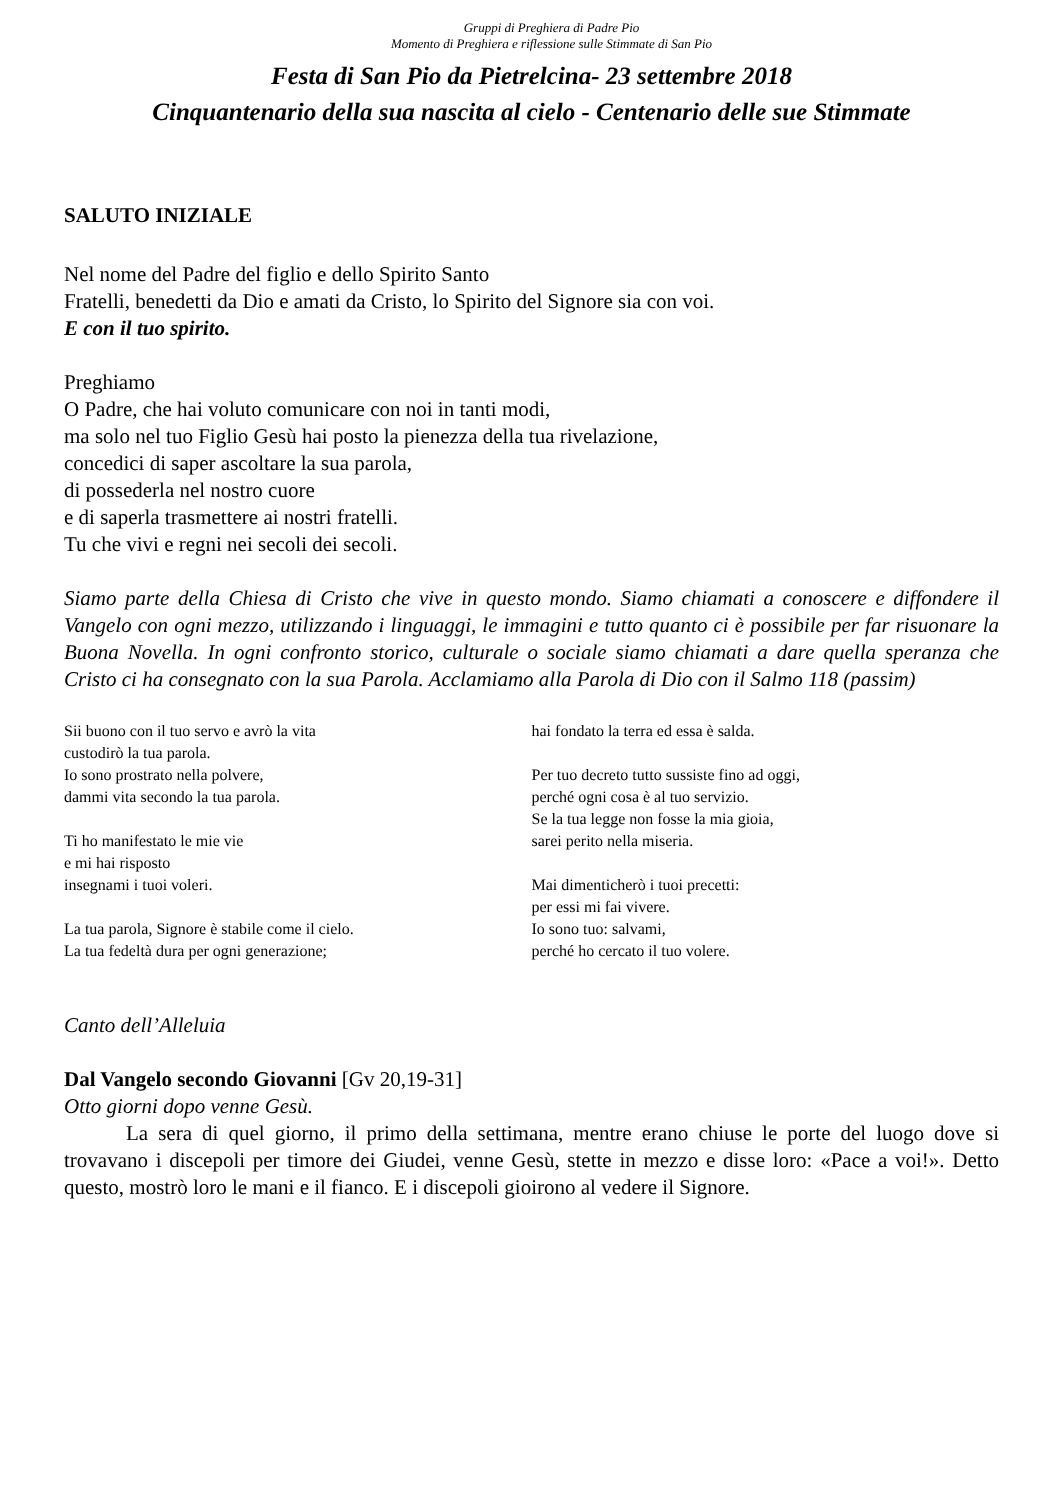Gruppi di Preghiera di Padre Pio
Momento di Preghiera e riflessione sulle Stimmate di San Pio
Festa di San Pio da Pietrelcina- 23 settembre 2018
Cinquantenario della sua nascita al cielo - Centenario delle sue Stimmate
SALUTO INIZIALE
Nel nome del Padre del figlio e dello Spirito Santo
Fratelli, benedetti da Dio e amati da Cristo, lo Spirito del Signore sia con voi.
E con il tuo spirito.
Preghiamo
O Padre, che hai voluto comunicare con noi in tanti modi,
ma solo nel tuo Figlio Gesù hai posto la pienezza della tua rivelazione,
concedici di saper ascoltare la sua parola,
di possederla nel nostro cuore
e di saperla trasmettere ai nostri fratelli.
Tu che vivi e regni nei secoli dei secoli.
Siamo parte della Chiesa di Cristo che vive in questo mondo. Siamo chiamati a conoscere e diffondere il Vangelo con ogni mezzo, utilizzando i linguaggi, le immagini e tutto quanto ci è possibile per far risuonare la Buona Novella. In ogni confronto storico, culturale o sociale siamo chiamati a dare quella speranza che Cristo ci ha consegnato con la sua Parola. Acclamiamo alla Parola di Dio con il Salmo 118 (passim)
Sii buono con il tuo servo e avrò la vita
custodirò la tua parola.
Io sono prostrato nella polvere,
dammi vita secondo la tua parola.
Ti ho manifestato le mie vie
e mi hai risposto
insegnami i tuoi voleri.
La tua parola, Signore è stabile come il cielo.
La tua fedeltà dura per ogni generazione;
hai fondato la terra ed essa è salda.
Per tuo decreto tutto sussiste fino ad oggi,
perché ogni cosa è al tuo servizio.
Se la tua legge non fosse la mia gioia,
sarei perito nella miseria.
Mai dimenticherò i tuoi precetti:
per essi mi fai vivere.
Io sono tuo: salvami,
perché ho cercato il tuo volere.
Canto dell’Alleluia
Dal Vangelo secondo Giovanni [Gv 20,19-31]
Otto giorni dopo venne Gesù.
La sera di quel giorno, il primo della settimana, mentre erano chiuse le porte del luogo dove si trovavano i discepoli per timore dei Giudei, venne Gesù, stette in mezzo e disse loro: «Pace a voi!». Detto questo, mostrò loro le mani e il fianco. E i discepoli gioirono al vedere il Signore.